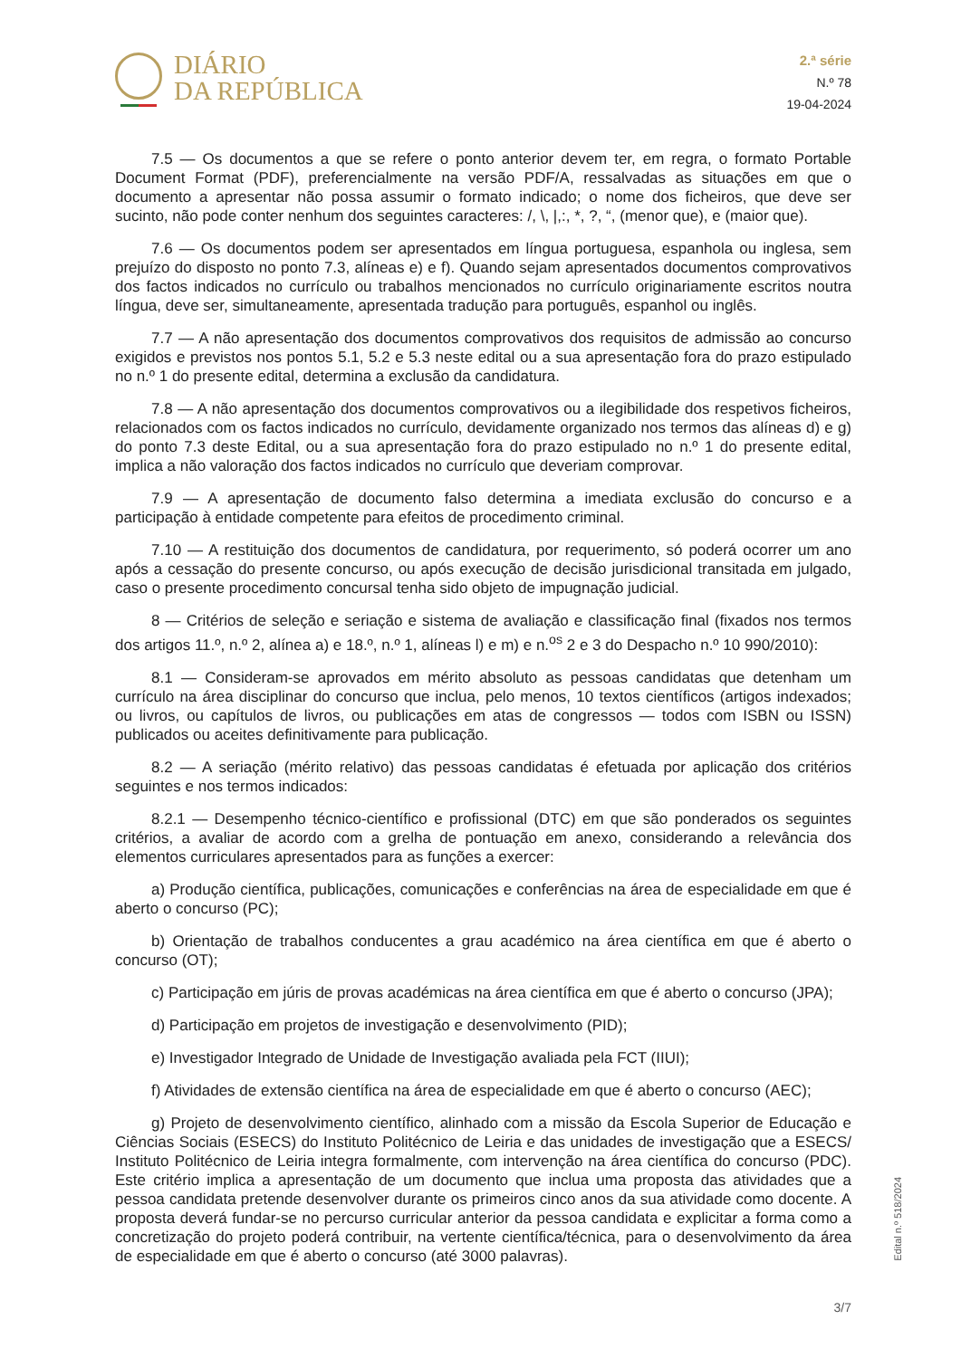DIÁRIO
DA REPÚBLICA
2.ª série
N.º 78
19-04-2024
7.5 — Os documentos a que se refere o ponto anterior devem ter, em regra, o formato Portable Document Format (PDF), preferencialmente na versão PDF/A, ressalvadas as situações em que o documento a apresentar não possa assumir o formato indicado; o nome dos ficheiros, que deve ser sucinto, não pode conter nenhum dos seguintes caracteres: /, \, |,:, *, ?, “, (menor que), e (maior que).
7.6 — Os documentos podem ser apresentados em língua portuguesa, espanhola ou inglesa, sem prejuízo do disposto no ponto 7.3, alíneas e) e f). Quando sejam apresentados documentos comprovativos dos factos indicados no currículo ou trabalhos mencionados no currículo originariamente escritos noutra língua, deve ser, simultaneamente, apresentada tradução para português, espanhol ou inglês.
7.7 — A não apresentação dos documentos comprovativos dos requisitos de admissão ao concurso exigidos e previstos nos pontos 5.1, 5.2 e 5.3 neste edital ou a sua apresentação fora do prazo estipulado no n.º 1 do presente edital, determina a exclusão da candidatura.
7.8 — A não apresentação dos documentos comprovativos ou a ilegibilidade dos respetivos ficheiros, relacionados com os factos indicados no currículo, devidamente organizado nos termos das alíneas d) e g) do ponto 7.3 deste Edital, ou a sua apresentação fora do prazo estipulado no n.º 1 do presente edital, implica a não valoração dos factos indicados no currículo que deveriam comprovar.
7.9 — A apresentação de documento falso determina a imediata exclusão do concurso e a participação à entidade competente para efeitos de procedimento criminal.
7.10 — A restituição dos documentos de candidatura, por requerimento, só poderá ocorrer um ano após a cessação do presente concurso, ou após execução de decisão jurisdicional transitada em julgado, caso o presente procedimento concursal tenha sido objeto de impugnação judicial.
8 — Critérios de seleção e seriação e sistema de avaliação e classificação final (fixados nos termos dos artigos 11.º, n.º 2, alínea a) e 18.º, n.º 1, alíneas l) e m) e n.<sup>os</sup> 2 e 3 do Despacho n.º 10 990/2010):
8.1 — Consideram-se aprovados em mérito absoluto as pessoas candidatas que detenham um currículo na área disciplinar do concurso que inclua, pelo menos, 10 textos científicos (artigos indexados; ou livros, ou capítulos de livros, ou publicações em atas de congressos — todos com ISBN ou ISSN) publicados ou aceites definitivamente para publicação.
8.2 — A seriação (mérito relativo) das pessoas candidatas é efetuada por aplicação dos critérios seguintes e nos termos indicados:
8.2.1 — Desempenho técnico-científico e profissional (DTC) em que são ponderados os seguintes critérios, a avaliar de acordo com a grelha de pontuação em anexo, considerando a relevância dos elementos curriculares apresentados para as funções a exercer:
a) Produção científica, publicações, comunicações e conferências na área de especialidade em que é aberto o concurso (PC);
b) Orientação de trabalhos conducentes a grau académico na área científica em que é aberto o concurso (OT);
c) Participação em júris de provas académicas na área científica em que é aberto o concurso (JPA);
d) Participação em projetos de investigação e desenvolvimento (PID);
e) Investigador Integrado de Unidade de Investigação avaliada pela FCT (IIUI);
f) Atividades de extensão científica na área de especialidade em que é aberto o concurso (AEC);
g) Projeto de desenvolvimento científico, alinhado com a missão da Escola Superior de Educação e Ciências Sociais (ESECS) do Instituto Politécnico de Leiria e das unidades de investigação que a ESECS/ Instituto Politécnico de Leiria integra formalmente, com intervenção na área científica do concurso (PDC). Este critério implica a apresentação de um documento que inclua uma proposta das atividades que a pessoa candidata pretende desenvolver durante os primeiros cinco anos da sua atividade como docente. A proposta deverá fundar-se no percurso curricular anterior da pessoa candidata e explicitar a forma como a concretização do projeto poderá contribuir, na vertente científica/técnica, para o desenvolvimento da área de especialidade em que é aberto o concurso (até 3000 palavras).
Edital n.º 518/2024
3/7